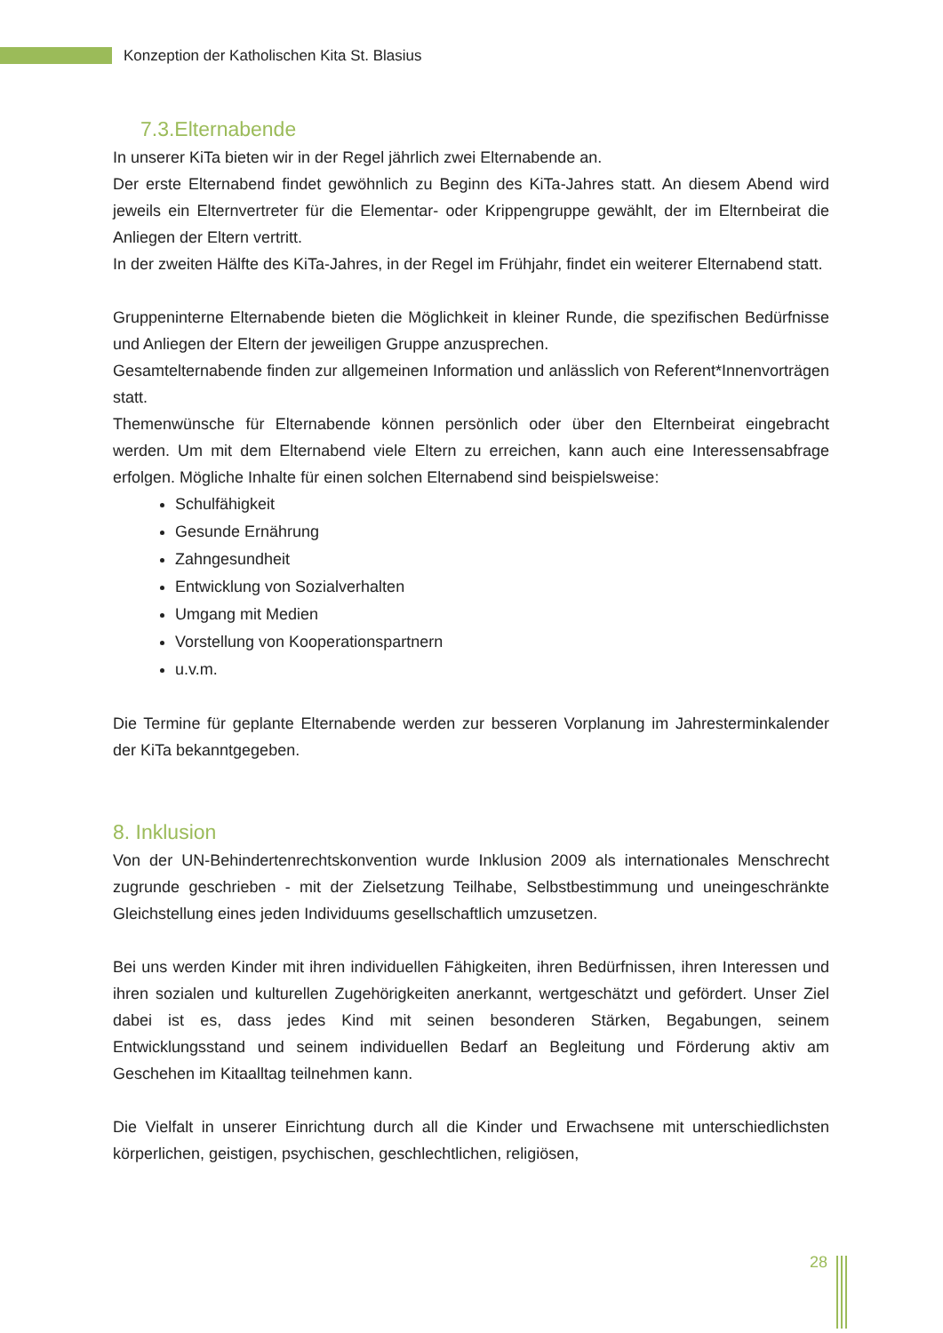Konzeption der Katholischen Kita St. Blasius
7.3.Elternabende
In unserer KiTa bieten wir in der Regel jährlich zwei Elternabende an.
Der erste Elternabend findet gewöhnlich zu Beginn des KiTa-Jahres statt. An diesem Abend wird jeweils ein Elternvertreter für die Elementar- oder Krippengruppe gewählt, der im Elternbeirat die Anliegen der Eltern vertritt.
In der zweiten Hälfte des KiTa-Jahres, in der Regel im Frühjahr, findet ein weiterer Elternabend statt.
Gruppeninterne Elternabende bieten die Möglichkeit in kleiner Runde, die spezifischen Bedürfnisse und Anliegen der Eltern der jeweiligen Gruppe anzusprechen.
Gesamtelternabende finden zur allgemeinen Information und anlässlich von Referent*Innenvorträgen statt.
Themenwünsche für Elternabende können persönlich oder über den Elternbeirat eingebracht werden. Um mit dem Elternabend viele Eltern zu erreichen, kann auch eine Interessensabfrage erfolgen. Mögliche Inhalte für einen solchen Elternabend sind beispielsweise:
Schulfähigkeit
Gesunde Ernährung
Zahngesundheit
Entwicklung von Sozialverhalten
Umgang mit Medien
Vorstellung von Kooperationspartnern
u.v.m.
Die Termine für geplante Elternabende werden zur besseren Vorplanung im Jahresterminkalender der KiTa bekanntgegeben.
8. Inklusion
Von der UN-Behindertenrechtskonvention wurde Inklusion 2009 als internationales Menschrecht zugrunde geschrieben - mit der Zielsetzung Teilhabe, Selbstbestimmung und uneingeschränkte Gleichstellung eines jeden Individuums gesellschaftlich umzusetzen.
Bei uns werden Kinder mit ihren individuellen Fähigkeiten, ihren Bedürfnissen, ihren Interessen und ihren sozialen und kulturellen Zugehörigkeiten anerkannt, wertgeschätzt und gefördert. Unser Ziel dabei ist es, dass jedes Kind mit seinen besonderen Stärken, Begabungen, seinem Entwicklungsstand und seinem individuellen Bedarf an Begleitung und Förderung aktiv am Geschehen im Kitaalltag teilnehmen kann.
Die Vielfalt in unserer Einrichtung durch all die Kinder und Erwachsene mit unterschiedlichsten körperlichen, geistigen, psychischen, geschlechtlichen, religiösen,
28